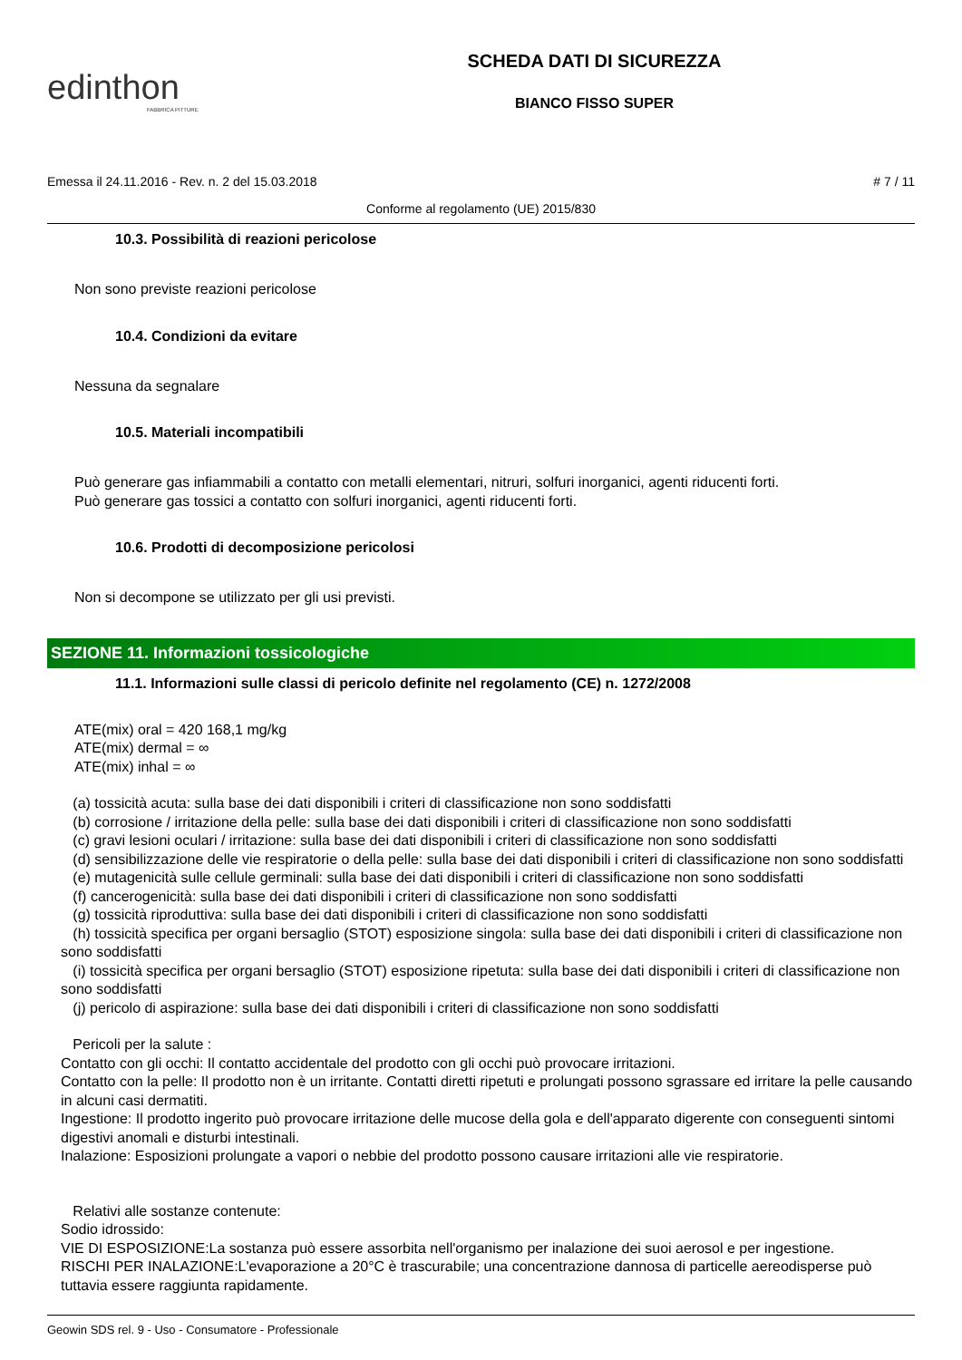edinthon
FABBRICA PITTURE
SCHEDA DATI DI SICUREZZA
BIANCO FISSO SUPER
Emessa il 24.11.2016 - Rev. n. 2 del 15.03.2018 # 7 / 11
Conforme al regolamento (UE) 2015/830
10.3. Possibilità di reazioni pericolose
Non sono previste reazioni pericolose
10.4. Condizioni da evitare
Nessuna da segnalare
10.5. Materiali incompatibili
Può generare gas infiammabili a contatto con metalli elementari, nitruri, solfuri inorganici, agenti riducenti forti.
Può generare gas tossici a contatto con solfuri inorganici, agenti riducenti forti.
10.6. Prodotti di decomposizione pericolosi
Non si decompone se utilizzato per gli usi previsti.
SEZIONE 11. Informazioni tossicologiche
11.1. Informazioni sulle classi di pericolo definite nel regolamento (CE) n. 1272/2008
ATE(mix) oral = 420 168,1 mg/kg
ATE(mix) dermal = ∞
ATE(mix) inhal = ∞
(a) tossicità acuta: sulla base dei dati disponibili i criteri di classificazione non sono soddisfatti
(b) corrosione / irritazione della pelle: sulla base dei dati disponibili i criteri di classificazione non sono soddisfatti
(c) gravi lesioni oculari / irritazione: sulla base dei dati disponibili i criteri di classificazione non sono soddisfatti
(d) sensibilizzazione delle vie respiratorie o della pelle: sulla base dei dati disponibili i criteri di classificazione non sono soddisfatti
(e) mutagenicità sulle cellule germinali: sulla base dei dati disponibili i criteri di classificazione non sono soddisfatti
(f) cancerogenicità: sulla base dei dati disponibili i criteri di classificazione non sono soddisfatti
(g) tossicità riproduttiva: sulla base dei dati disponibili i criteri di classificazione non sono soddisfatti
(h) tossicità specifica per organi bersaglio (STOT) esposizione singola: sulla base dei dati disponibili i criteri di classificazione non sono soddisfatti
(i) tossicità specifica per organi bersaglio (STOT) esposizione ripetuta: sulla base dei dati disponibili i criteri di classificazione non sono soddisfatti
(j) pericolo di aspirazione: sulla base dei dati disponibili i criteri di classificazione non sono soddisfatti
Pericoli per la salute :
Contatto con gli occhi: Il contatto accidentale del prodotto con gli occhi può provocare irritazioni.
Contatto con la pelle: Il prodotto non è un irritante. Contatti diretti ripetuti e prolungati possono sgrassare ed irritare la pelle causando in alcuni casi dermatiti.
Ingestione: Il prodotto ingerito può provocare irritazione delle mucose della gola e dell'apparato digerente con conseguenti sintomi digestivi anomali e disturbi intestinali.
Inalazione: Esposizioni prolungate a vapori o nebbie del prodotto possono causare irritazioni alle vie respiratorie.
Relativi alle sostanze contenute:
Sodio idrossido:
VIE DI ESPOSIZIONE:La sostanza può essere assorbita nell'organismo per inalazione dei suoi aerosol e per ingestione.
RISCHI PER INALAZIONE:L'evaporazione a 20°C è trascurabile; una concentrazione dannosa di particelle aereodisperse può tuttavia essere raggiunta rapidamente.
Geowin SDS rel. 9 - Uso - Consumatore - Professionale